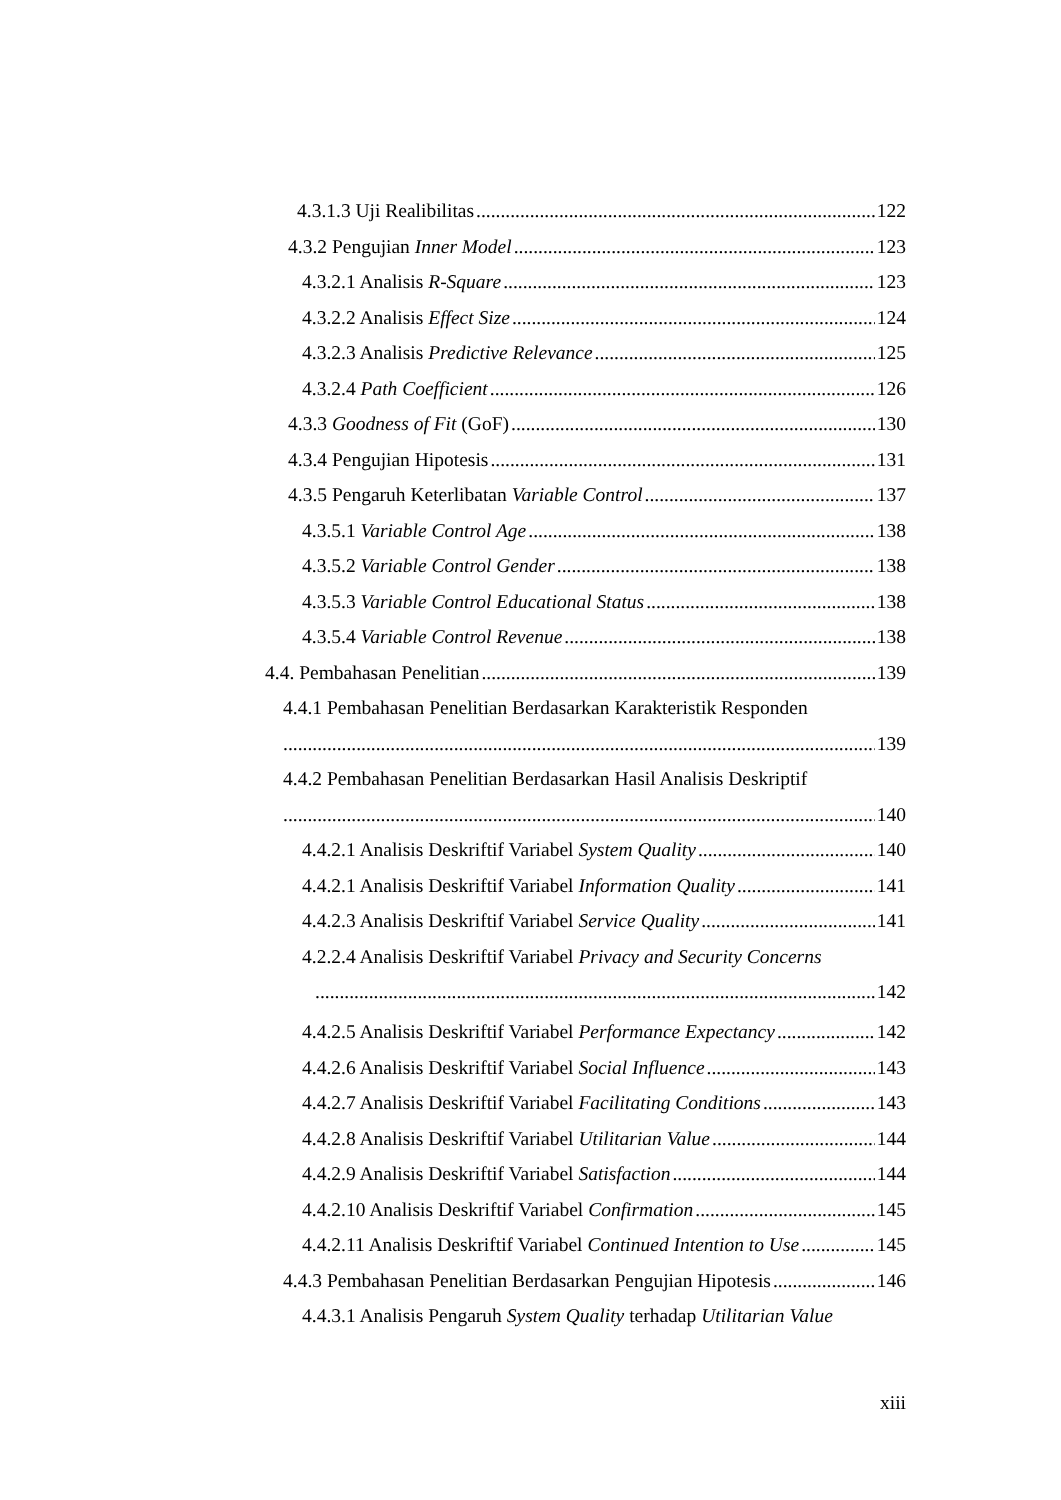4.3.1.3 Uji Realibilitas 122
4.3.2 Pengujian Inner Model 123
4.3.2.1 Analisis R-Square 123
4.3.2.2 Analisis Effect Size 124
4.3.2.3 Analisis Predictive Relevance 125
4.3.2.4 Path Coefficient 126
4.3.3 Goodness of Fit (GoF) 130
4.3.4 Pengujian Hipotesis 131
4.3.5 Pengaruh Keterlibatan Variable Control 137
4.3.5.1 Variable Control Age 138
4.3.5.2 Variable Control Gender 138
4.3.5.3 Variable Control Educational Status 138
4.3.5.4 Variable Control Revenue 138
4.4. Pembahasan Penelitian 139
4.4.1 Pembahasan Penelitian Berdasarkan Karakteristik Responden
139
4.4.2 Pembahasan Penelitian Berdasarkan Hasil Analisis Deskriptif
140
4.4.2.1 Analisis Deskriftif Variabel System Quality 140
4.4.2.1 Analisis Deskriftif Variabel Information Quality 141
4.4.2.3 Analisis Deskriftif Variabel Service Quality 141
4.2.2.4 Analisis Deskriftif Variabel Privacy and Security Concerns
142
4.4.2.5 Analisis Deskriftif Variabel Performance Expectancy 142
4.4.2.6 Analisis Deskriftif Variabel Social Influence 143
4.4.2.7 Analisis Deskriftif Variabel Facilitating Conditions 143
4.4.2.8 Analisis Deskriftif Variabel Utilitarian Value 144
4.4.2.9 Analisis Deskriftif Variabel Satisfaction 144
4.4.2.10 Analisis Deskriftif Variabel Confirmation 145
4.4.2.11 Analisis Deskriftif Variabel Continued Intention to Use 145
4.4.3 Pembahasan Penelitian Berdasarkan Pengujian Hipotesis 146
4.4.3.1 Analisis Pengaruh System Quality terhadap Utilitarian Value
xiii